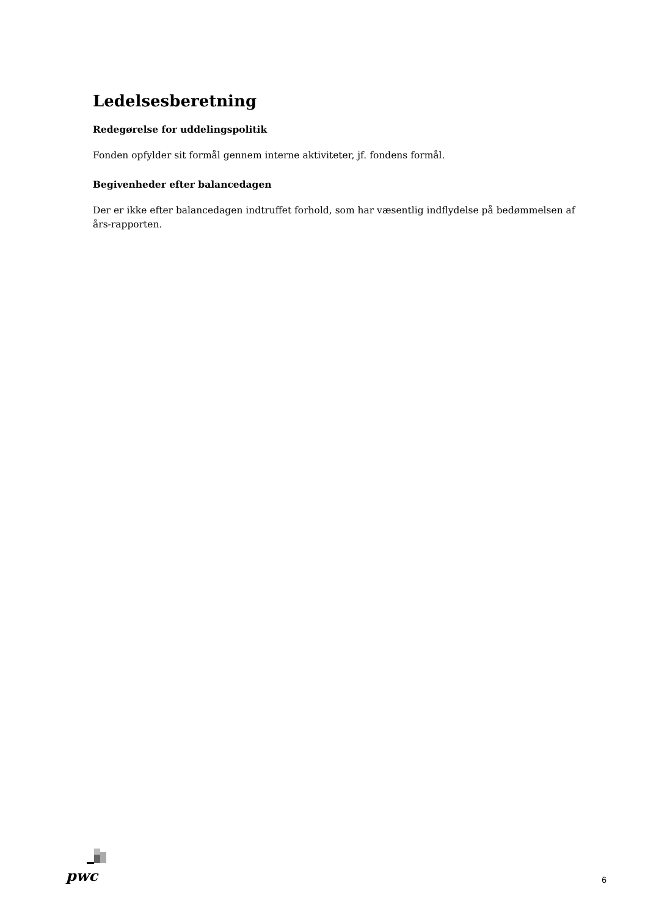Ledelsesberetning
Redegørelse for uddelingspolitik
Fonden opfylder sit formål gennem interne aktiviteter, jf. fondens formål.
Begivenheder efter balancedagen
Der er ikke efter balancedagen indtruffet forhold, som har væsentlig indflydelse på bedømmelsen af års-rapporten.
pwc
6